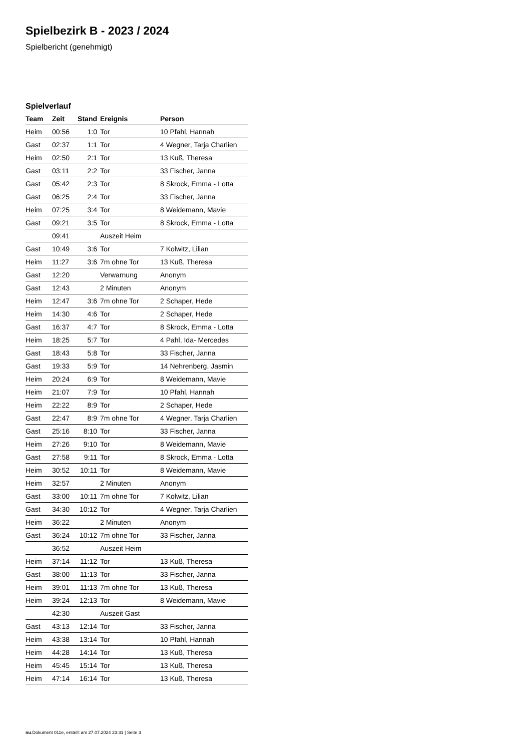Spielbezirk B - 2023 / 2024
Spielbericht (genehmigt)
Spielverlauf
| Team | Zeit | Stand | Ereignis | Person |
| --- | --- | --- | --- | --- |
| Heim | 00:56 | 1:0 | Tor | 10 Pfahl, Hannah |
| Gast | 02:37 | 1:1 | Tor | 4 Wegner, Tarja Charlien |
| Heim | 02:50 | 2:1 | Tor | 13 Kuß, Theresa |
| Gast | 03:11 | 2:2 | Tor | 33 Fischer, Janna |
| Gast | 05:42 | 2:3 | Tor | 8 Skrock, Emma - Lotta |
| Gast | 06:25 | 2:4 | Tor | 33 Fischer, Janna |
| Heim | 07:25 | 3:4 | Tor | 8 Weidemann, Mavie |
| Gast | 09:21 | 3:5 | Tor | 8 Skrock, Emma - Lotta |
| | 09:41 | | Auszeit Heim | |
| Gast | 10:49 | 3:6 | Tor | 7 Kolwitz, Lilian |
| Heim | 11:27 | 3:6 | 7m ohne Tor | 13 Kuß, Theresa |
| Gast | 12:20 | | Verwarnung | Anonym |
| Gast | 12:43 | | 2 Minuten | Anonym |
| Heim | 12:47 | 3:6 | 7m ohne Tor | 2 Schaper, Hede |
| Heim | 14:30 | 4:6 | Tor | 2 Schaper, Hede |
| Gast | 16:37 | 4:7 | Tor | 8 Skrock, Emma - Lotta |
| Heim | 18:25 | 5:7 | Tor | 4 Pahl, Ida- Mercedes |
| Gast | 18:43 | 5:8 | Tor | 33 Fischer, Janna |
| Gast | 19:33 | 5:9 | Tor | 14 Nehrenberg, Jasmin |
| Heim | 20:24 | 6:9 | Tor | 8 Weidemann, Mavie |
| Heim | 21:07 | 7:9 | Tor | 10 Pfahl, Hannah |
| Heim | 22:22 | 8:9 | Tor | 2 Schaper, Hede |
| Gast | 22:47 | 8:9 | 7m ohne Tor | 4 Wegner, Tarja Charlien |
| Gast | 25:16 | 8:10 | Tor | 33 Fischer, Janna |
| Heim | 27:26 | 9:10 | Tor | 8 Weidemann, Mavie |
| Gast | 27:58 | 9:11 | Tor | 8 Skrock, Emma - Lotta |
| Heim | 30:52 | 10:11 | Tor | 8 Weidemann, Mavie |
| Heim | 32:57 | | 2 Minuten | Anonym |
| Gast | 33:00 | 10:11 | 7m ohne Tor | 7 Kolwitz, Lilian |
| Gast | 34:30 | 10:12 | Tor | 4 Wegner, Tarja Charlien |
| Heim | 36:22 | | 2 Minuten | Anonym |
| Gast | 36:24 | 10:12 | 7m ohne Tor | 33 Fischer, Janna |
| | 36:52 | | Auszeit Heim | |
| Heim | 37:14 | 11:12 | Tor | 13 Kuß, Theresa |
| Gast | 38:00 | 11:13 | Tor | 33 Fischer, Janna |
| Heim | 39:01 | 11:13 | 7m ohne Tor | 13 Kuß, Theresa |
| Heim | 39:24 | 12:13 | Tor | 8 Weidemann, Mavie |
| | 42:30 | | Auszeit Gast | |
| Gast | 43:13 | 12:14 | Tor | 33 Fischer, Janna |
| Heim | 43:38 | 13:14 | Tor | 10 Pfahl, Hannah |
| Heim | 44:28 | 14:14 | Tor | 13 Kuß, Theresa |
| Heim | 45:45 | 15:14 | Tor | 13 Kuß, Theresa |
| Heim | 47:14 | 16:14 | Tor | 13 Kuß, Theresa |
nu.Dokument 011e, erstellt am 27.07.2024 23:31 | Seite 3